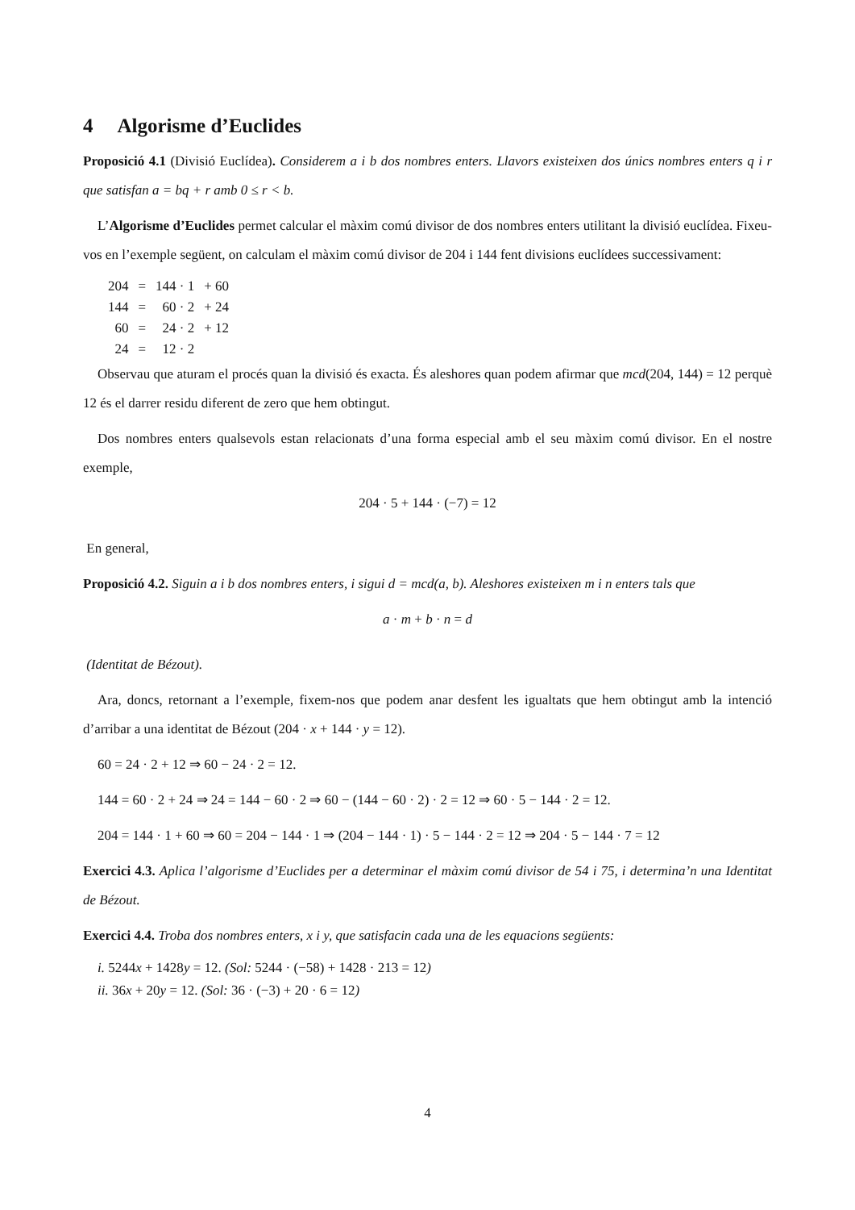4 Algorisme d’Euclides
Proposició 4.1 (Divisió Euclídea). Considerem a i b dos nombres enters. Llavors existeixen dos únics nombres enters q i r que satisfan a = bq + r amb 0 ≤ r < b.
L’Algorisme d’Euclides permet calcular el màxim comú divisor de dos nombres enters utilitant la divisió euclídea. Fixeu-vos en l’exemple següent, on calculam el màxim comú divisor de 204 i 144 fent divisions euclídees successivament:
| 204 | = | 144 · 1 | + 60 |
| 144 | = | 60 · 2 | + 24 |
| 60 | = | 24 · 2 | + 12 |
| 24 | = | 12 · 2 | |
Observau que aturam el procés quan la divisió és exacta. És aleshores quan podem afirmar que mcd(204, 144) = 12 perquè 12 és el darrer residu diferent de zero que hem obtingut.
Dos nombres enters qualsevols estan relacionats d’una forma especial amb el seu màxim comú divisor. En el nostre exemple,
204 · 5 + 144 · (−7) = 12
En general,
Proposició 4.2. Siguin a i b dos nombres enters, i sigui d = mcd(a, b). Aleshores existeixen m i n enters tals que
a · m + b · n = d
(Identitat de Bézout).
Ara, doncs, retornant a l’exemple, fixem-nos que podem anar desfent les igualtats que hem obtingut amb la intenció d’arribar a una identitat de Bézout (204 · x + 144 · y = 12).
60 = 24 · 2 + 12 ⇒ 60 − 24 · 2 = 12.
144 = 60 · 2 + 24 ⇒ 24 = 144 − 60 · 2 ⇒ 60 − (144 − 60 · 2) · 2 = 12 ⇒ 60 · 5 − 144 · 2 = 12.
204 = 144 · 1 + 60 ⇒ 60 = 204 − 144 · 1 ⇒ (204 − 144 · 1) · 5 − 144 · 2 = 12 ⇒ 204 · 5 − 144 · 7 = 12
Exercici 4.3. Aplica l’algorisme d’Euclides per a determinar el màxim comú divisor de 54 i 75, i determina’n una Identitat de Bézout.
Exercici 4.4. Troba dos nombres enters, x i y, que satisfacin cada una de les equacions següents:
i. 5244x + 1428y = 12. (Sol: 5244 · (−58) + 1428 · 213 = 12)
ii. 36x + 20y = 12. (Sol: 36 · (−3) + 20 · 6 = 12)
4